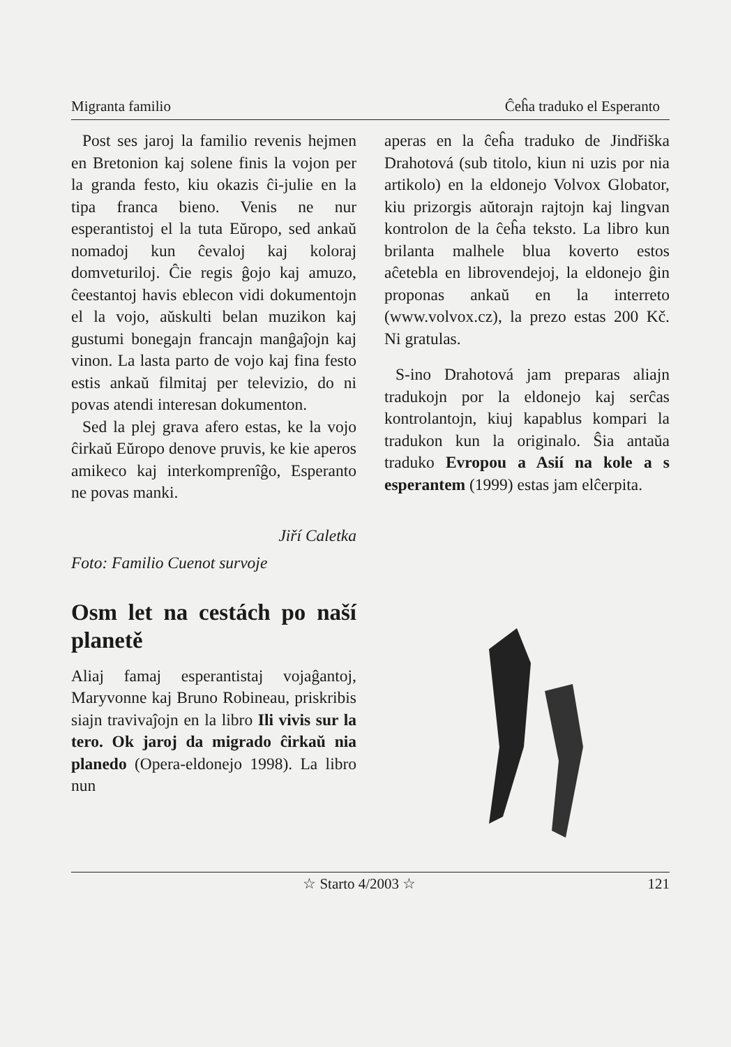Migranta familio Ĉeĥa traduko el Esperanto
Post ses jaroj la familio revenis hejmen en Bretonion kaj solene finis la vojon per la granda festo, kiu okazis ĉi-julie en la tipa franca bieno. Venis ne nur esperantistoj el la tuta Eŭropo, sed ankaŭ nomadoj kun ĉevaloj kaj koloraj domveturiloj. Ĉie regis ĝojo kaj amuzo, ĉeestantoj havis eblecon vidi dokumentojn el la vojo, aŭskulti belan muzikon kaj gustumi bonegajn francajn manĝaĵojn kaj vinon. La lasta parto de vojo kaj fina festo estis ankaŭ filmitaj per televizio, do ni povas atendi interesan dokumenton.
Sed la plej grava afero estas, ke la vojo ĉirkaŭ Eŭropo denove pruvis, ke kie aperos amikeco kaj interkomprenîĝo, Esperanto ne povas manki.
Jiří Caletka
Foto: Familio Cuenot survoje
Osm let na cestách po naší planetě
Aliaj famaj esperantistaj vojaĝantoj, Maryvonne kaj Bruno Robineau, priskribis siajn travivaĵojn en la libro Ili vivis sur la tero. Ok jaroj da migrado ĉirkaŭ nia planedo (Opera-eldonejo 1998). La libro nun
aperas en la ĉeĥa traduko de Jindřiška Drahotová (sub titolo, kiun ni uzis por nia artikolo) en la eldonejo Volvox Globator, kiu prizorgis aŭtorajn rajtojn kaj lingvan kontrolon de la ĉeĥa teksto. La libro kun brilanta malhele blua koverto estos aĉetebla en librovendejoj, la eldonejo ĝin proponas ankaŭ en la interreto (www.volvox.cz), la prezo estas 200 Kč. Ni gratulas.
S-ino Drahotová jam preparas aliajn tradukojn por la eldonejo kaj serĉas kontrolantojn, kiuj kapablus kompari la tradukon kun la originalo. Ŝia antaŭa traduko Evropou a Asií na kole a s esperantem (1999) estas jam elĉerpita.
☆ Starto 4/2003 ☆ 121